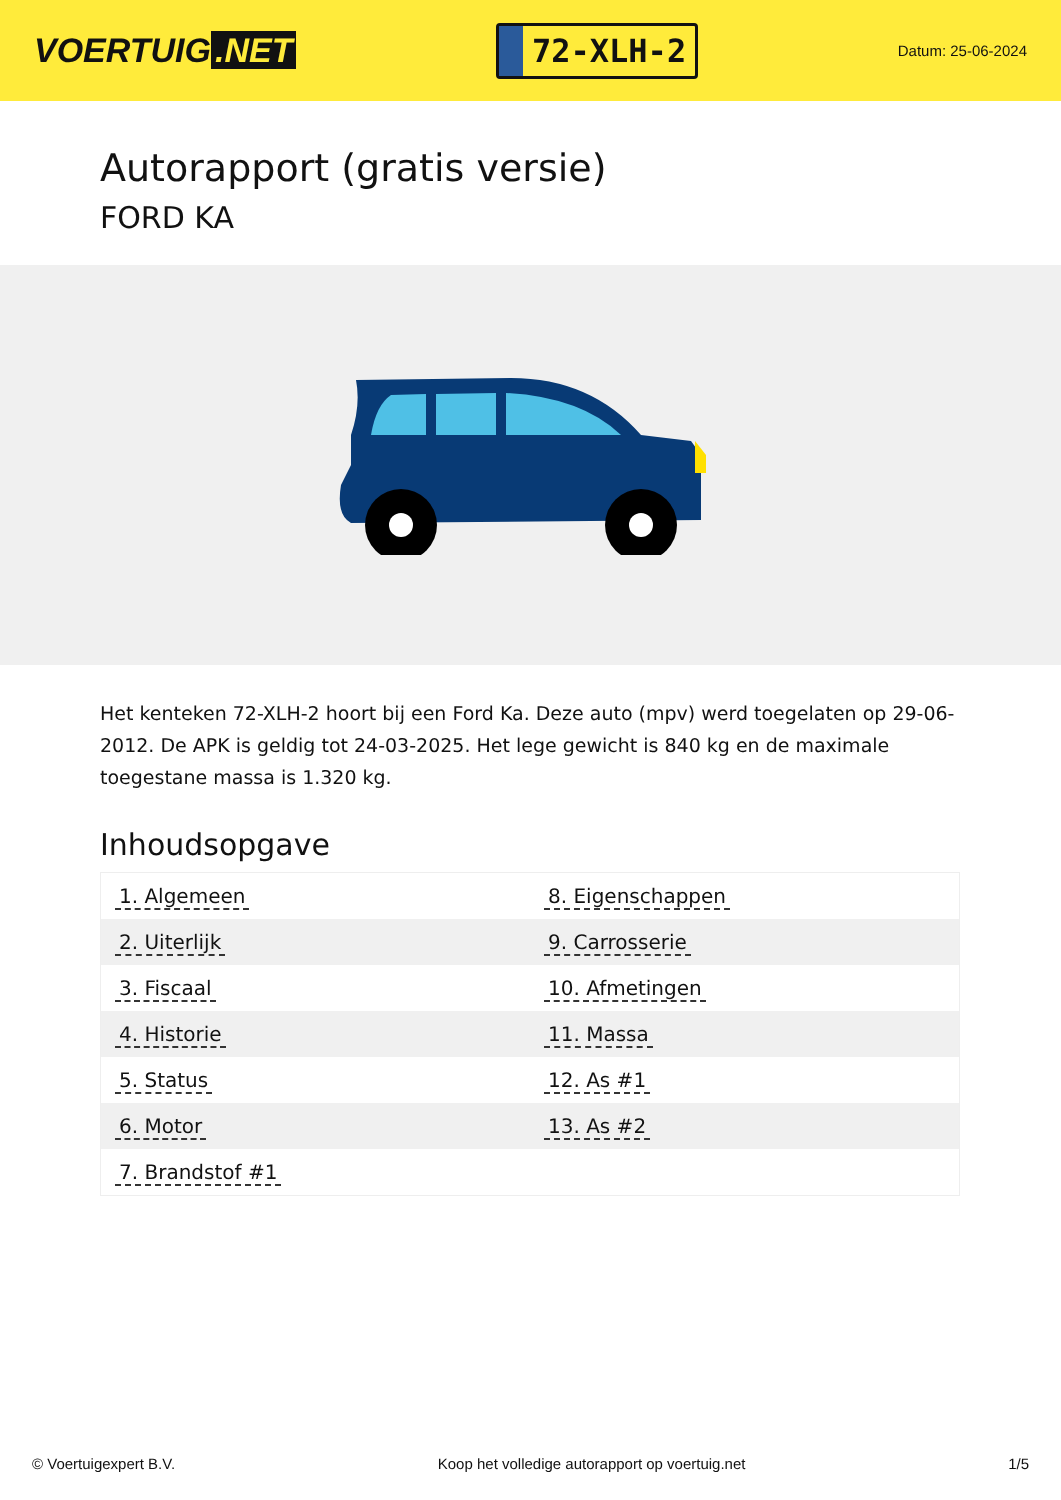VOERTUIG.NET
72-XLH-2
Datum: 25-06-2024
Autorapport (gratis versie)
FORD KA
Het kenteken 72-XLH-2 hoort bij een Ford Ka. Deze auto (mpv) werd toegelaten op 29-06-2012. De APK is geldig tot 24-03-2025. Het lege gewicht is 840 kg en de maximale toegestane massa is 1.320 kg.
Inhoudsopgave
| 1. Algemeen | 8. Eigenschappen |
| 2. Uiterlijk | 9. Carrosserie |
| 3. Fiscaal | 10. Afmetingen |
| 4. Historie | 11. Massa |
| 5. Status | 12. As #1 |
| 6. Motor | 13. As #2 |
| 7. Brandstof #1 | |
© Voertuigexpert B.V. Koop het volledige autorapport op voertuig.net 1/5